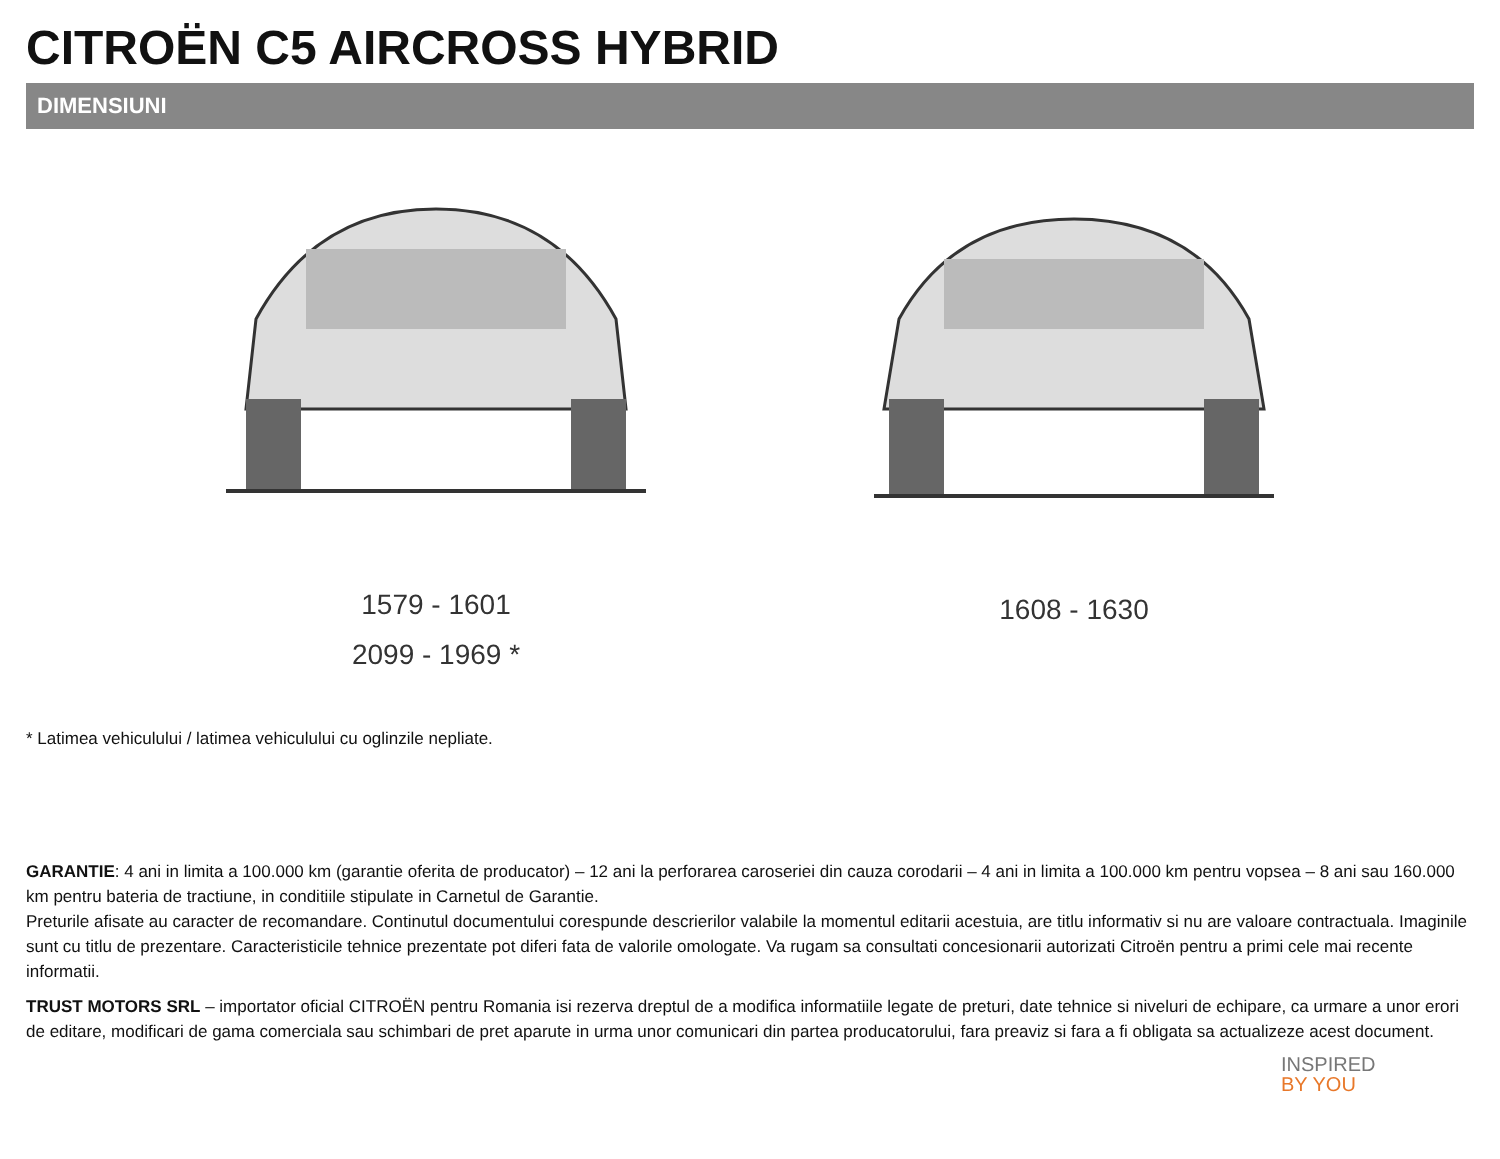CITROËN C5 AIRCROSS HYBRID
DIMENSIUNI
1579 - 1601
2099 - 1969 *
1608 - 1630
* Latimea vehiculului / latimea vehiculului cu oglinzile nepliate.
GARANTIE: 4 ani in limita a 100.000 km (garantie oferita de producator) – 12 ani la perforarea caroseriei din cauza corodarii – 4 ani in limita a 100.000 km pentru vopsea – 8 ani sau 160.000 km pentru bateria de tractiune, in conditiile stipulate in Carnetul de Garantie.
Preturile afisate au caracter de recomandare. Continutul documentului corespunde descrierilor valabile la momentul editarii acestuia, are titlu informativ si nu are valoare contractuala. Imaginile sunt cu titlu de prezentare. Caracteristicile tehnice prezentate pot diferi fata de valorile omologate. Va rugam sa consultati concesionarii autorizati Citroën pentru a primi cele mai recente informatii.
TRUST MOTORS SRL – importator oficial CITROËN pentru Romania isi rezerva dreptul de a modifica informatiile legate de preturi, date tehnice si niveluri de echipare, ca urmare a unor erori de editare, modificari de gama comerciala sau schimbari de pret aparute in urma unor comunicari din partea producatorului, fara preaviz si fara a fi obligata sa actualizeze acest document.
INSPIRED
BY YOU